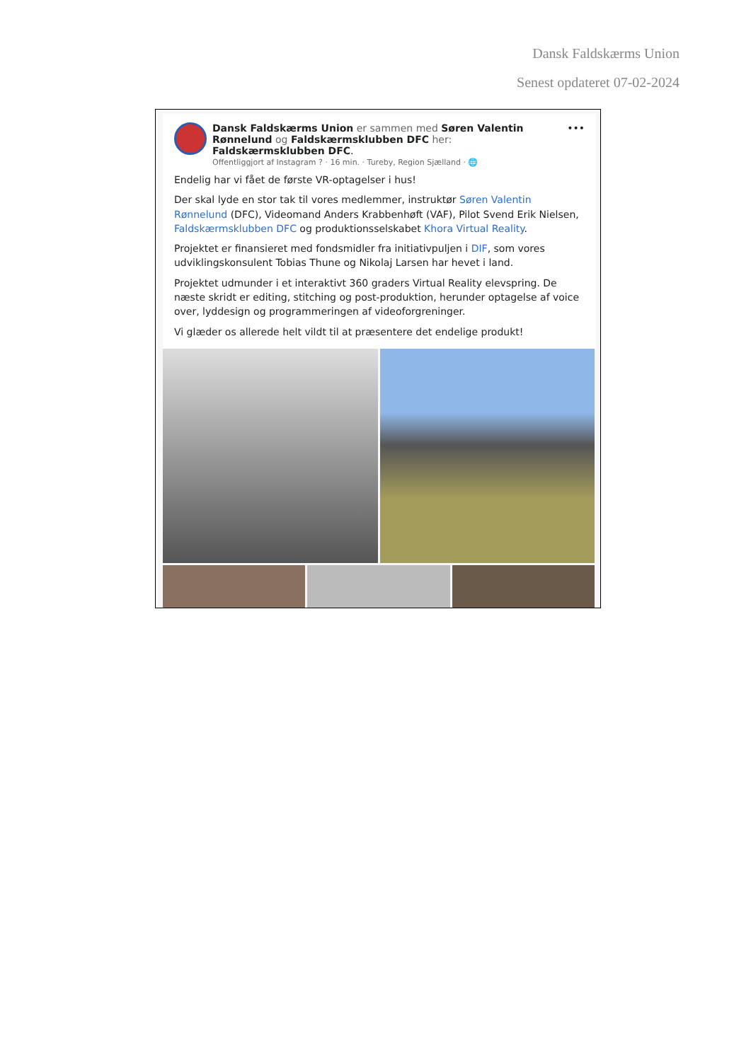Dansk Faldskærms Union
Senest opdateret 07-02-2024
Dansk Faldskærms Union er sammen med Søren Valentin Rønnelund og Faldskærmsklubben DFC her: Faldskærmsklubben DFC.
Offentliggjort af Instagram ? · 16 min. · Tureby, Region Sjælland · 🌐
•••
Endelig har vi fået de første VR-optagelser i hus!
Der skal lyde en stor tak til vores medlemmer, instruktør Søren Valentin Rønnelund (DFC), Videomand Anders Krabbenhøft (VAF), Pilot Svend Erik Nielsen, Faldskærmsklubben DFC og produktionsselskabet Khora Virtual Reality.
Projektet er finansieret med fondsmidler fra initiativpuljen i DIF, som vores udviklingskonsulent Tobias Thune og Nikolaj Larsen har hevet i land.
Projektet udmunder i et interaktivt 360 graders Virtual Reality elevspring. De næste skridt er editing, stitching og post-produktion, herunder optagelse af voice over, lyddesign og programmeringen af videoforgreninger.
Vi glæder os allerede helt vildt til at præsentere det endelige produkt!